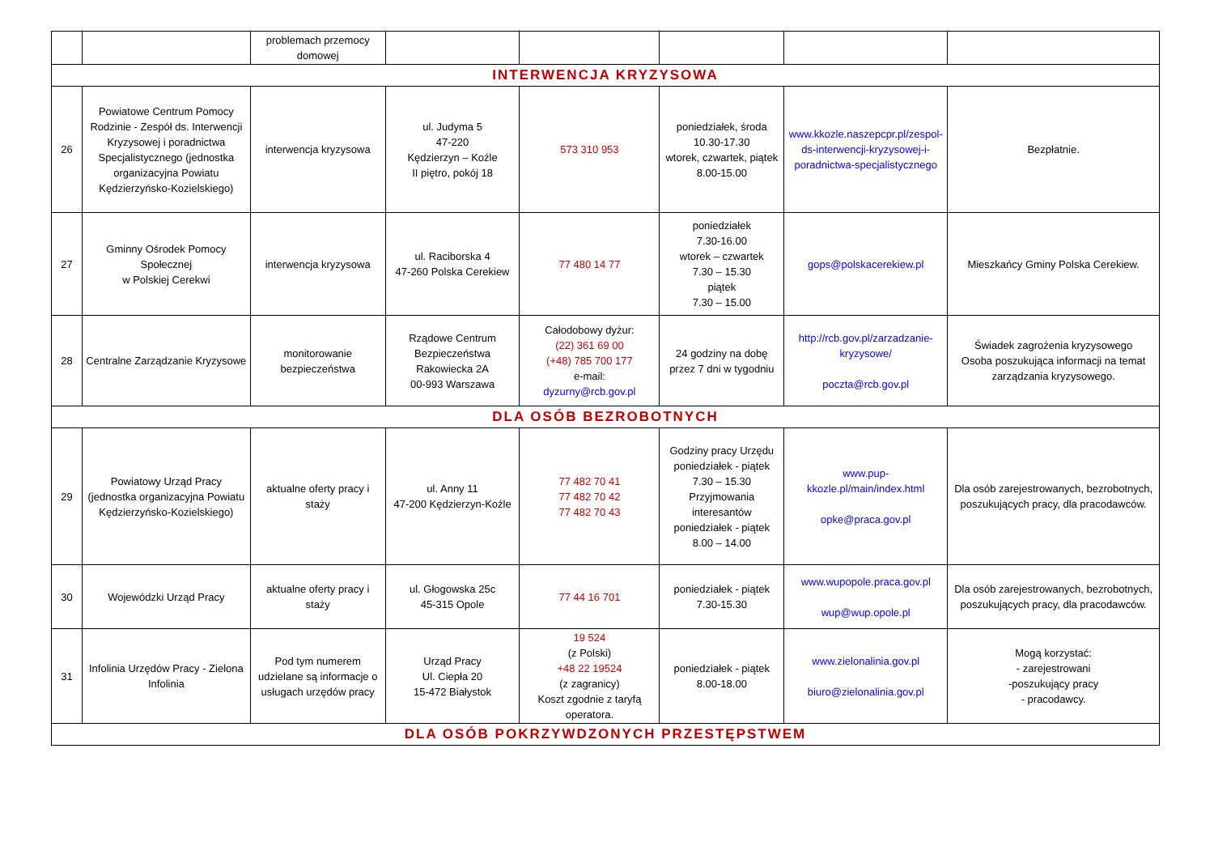| | | problemach przemocy domowej | | | | | |
| INTERWENCJA KRYZYSOWA | | | | | | | |
| 26 | Powiatowe Centrum Pomocy Rodzinie - Zespół ds. Interwencji Kryzysowej i poradnictwa Specjalistycznego (jednostka organizacyjna Powiatu Kędzierzyńsko-Kozielskiego) | interwencja kryzysowa | ul. Judyma 5 47-220 Kędzierzyn – Koźle II piętro, pokój 18 | 573 310 953 | poniedziałek, środa 10.30-17.30 wtorek, czwartek, piątek 8.00-15.00 | www.kkozle.naszepcpr.pl/zespol-ds-interwencji-kryzysowej-i-poradnictwa-specjalistycznego | Bezpłatnie. |
| 27 | Gminny Ośrodek Pomocy Społecznej w Polskiej Cerekwi | interwencja kryzysowa | ul. Raciborska 4 47-260 Polska Cerekiew | 77 480 14 77 | poniedziałek 7.30-16.00 wtorek – czwartek 7.30 – 15.30 piątek 7.30 – 15.00 | gops@polskacerekiew.pl | Mieszkańcy Gminy Polska Cerekiew. |
| 28 | Centralne Zarządzanie Kryzysowe | monitorowanie bezpieczeństwa | Rządowe Centrum Bezpieczeństwa Rakowiecka 2A 00-993 Warszawa | Całodobowy dyżur: (22) 361 69 00 (+48) 785 700 177 e-mail: dyzurny@rcb.gov.pl | 24 godziny na dobę przez 7 dni w tygodniu | http://rcb.gov.pl/zarzadzanie-kryzysowe/ poczta@rcb.gov.pl | Świadek zagrożenia kryzysowego Osoba poszukująca informacji na temat zarządzania kryzysowego. |
| DLA OSÓB BEZROBOTNYCH | | | | | | | |
| 29 | Powiatowy Urząd Pracy (jednostka organizacyjna Powiatu Kędzierzyńsko-Kozielskiego) | aktualne oferty pracy i staży | ul. Anny 11 47-200 Kędzierzyn-Koźle | 77 482 70 41 77 482 70 42 77 482 70 43 | Godziny pracy Urzędu poniedziałek - piątek 7.30 – 15.30 Przyjmowania interesantów poniedziałek - piątek 8.00 – 14.00 | www.pup-kkozle.pl/main/index.html opke@praca.gov.pl | Dla osób zarejestrowanych, bezrobotnych, poszukujących pracy, dla pracodawców. |
| 30 | Wojewódzki Urząd Pracy | aktualne oferty pracy i staży | ul. Głogowska 25c 45-315 Opole | 77 44 16 701 | poniedziałek - piątek 7.30-15.30 | www.wupopole.praca.gov.pl wup@wup.opole.pl | Dla osób zarejestrowanych, bezrobotnych, poszukujących pracy, dla pracodawców. |
| 31 | Infolinia Urzędów Pracy - Zielona Infolinia | Pod tym numerem udzielane są informacje o usługach urzędów pracy | Urząd Pracy Ul. Ciepła 20 15-472 Białystok | 19 524 (z Polski) +48 22 19524 (z zagranicy) Koszt zgodnie z taryfą operatora. | poniedziałek - piątek 8.00-18.00 | www.zielonalinia.gov.pl biuro@zielonalinia.gov.pl | Mogą korzystać: - zarejestrowani -poszukujący pracy - pracodawcy. |
| DLA OSÓB POKRZYWDZONYCH PRZESTĘPSTWEM | | | | | | | |